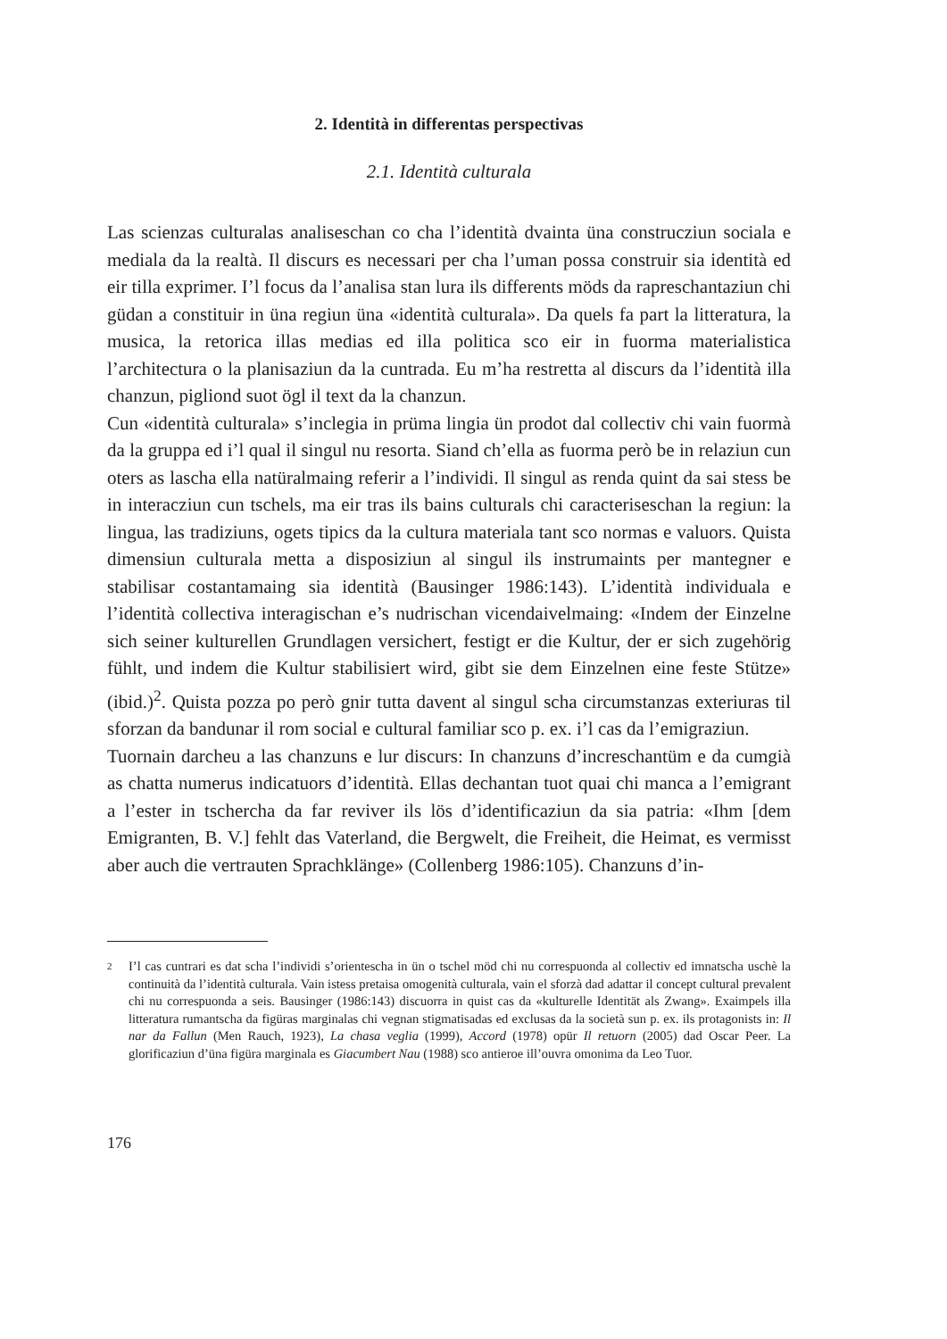2. Identità in differentas perspectivas
2.1. Identità culturala
Las scienzas culturalas analiseschan co cha l’identità dvainta üna construcziun sociala e mediala da la realtà. Il discurs es necessari per cha l’uman possa construir sia identità ed eir tilla exprimer. I’l focus da l’analisa stan lura ils differents möds da rapreschantaziun chi güdan a constituir in üna regiun üna «identità culturala». Da quels fa part la litteratura, la musica, la retorica illas medias ed illa politica sco eir in fuorma materialistica l’architectura o la planisaziun da la cuntrada. Eu m’ha restretta al discurs da l’identità illa chanzun, pigliond suot ögl il text da la chanzun.
Cun «identità culturala» s’inclegia in prüma lingia ün prodot dal collectiv chi vain fuormà da la gruppa ed i’l qual il singul nu resorta. Siand ch’ella as fuorma però be in relaziun cun oters as lascha ella natüralmaing referir a l’individi. Il singul as renda quint da sai stess be in interacziun cun tschels, ma eir tras ils bains culturals chi caracteriseschan la regiun: la lingua, las tradiziuns, ogets tipics da la cultura materiala tant sco normas e valuors. Quista dimensiun culturala metta a disposiziun al singul ils instrumaints per mantegner e stabilisar costantamaing sia identità (Bausinger 1986:143). L’identità individuala e l’identità collectiva interagischan e’s nudrischan vicendaivelmaing: «Indem der Einzelne sich seiner kulturellen Grundlagen versichert, festigt er die Kultur, der er sich zugehörig fühlt, und indem die Kultur stabilisiert wird, gibt sie dem Einzelnen eine feste Stütze» (ibid.)<sup>2</sup>. Quista pozza po però gnir tutta davent al singul scha circumstanzas exteriuras til sforzan da bandunar il rom social e cultural familiar sco p. ex. i’l cas da l’emigraziun.
Tuornain darcheu a las chanzuns e lur discurs: In chanzuns d’increschantüm e da cumgià as chatta numerus indicatuors d’identità. Ellas dechantan tuot quai chi manca a l’emigrant a l’ester in tschercha da far reviver ils lös d’identificaziun da sia patria: «Ihm [dem Emigranten, B. V.] fehlt das Vaterland, die Bergwelt, die Freiheit, die Heimat, es vermisst aber auch die vertrauten Sprachklänge» (Collenberg 1986:105). Chanzuns d’in-
<sup>2</sup>
I’l cas cuntrari es dat scha l’individi s’orientescha in ün o tschel möd chi nu correspuonda al collectiv ed imnatscha uschè la continuità da l’identità culturala. Vain istess pretaisa omogenità culturala, vain el sforzà dad adattar il concept cultural prevalent chi nu correspuonda a seis. Bausinger (1986:143) discuorra in quist cas da «kulturelle Identität als Zwang». Exaimpels illa litteratura rumantscha da figüras marginalas chi vegnan stigmatisadas ed exclusas da la società sun p. ex. ils protagonists in: Il nar da Fallun (Men Rauch, 1923), La chasa veglia (1999), Accord (1978) opür Il retuorn (2005) dad Oscar Peer. La glorificaziun d’üna figüra marginala es Giacumbert Nau (1988) sco antieroe ill’ouvra omonima da Leo Tuor.
176